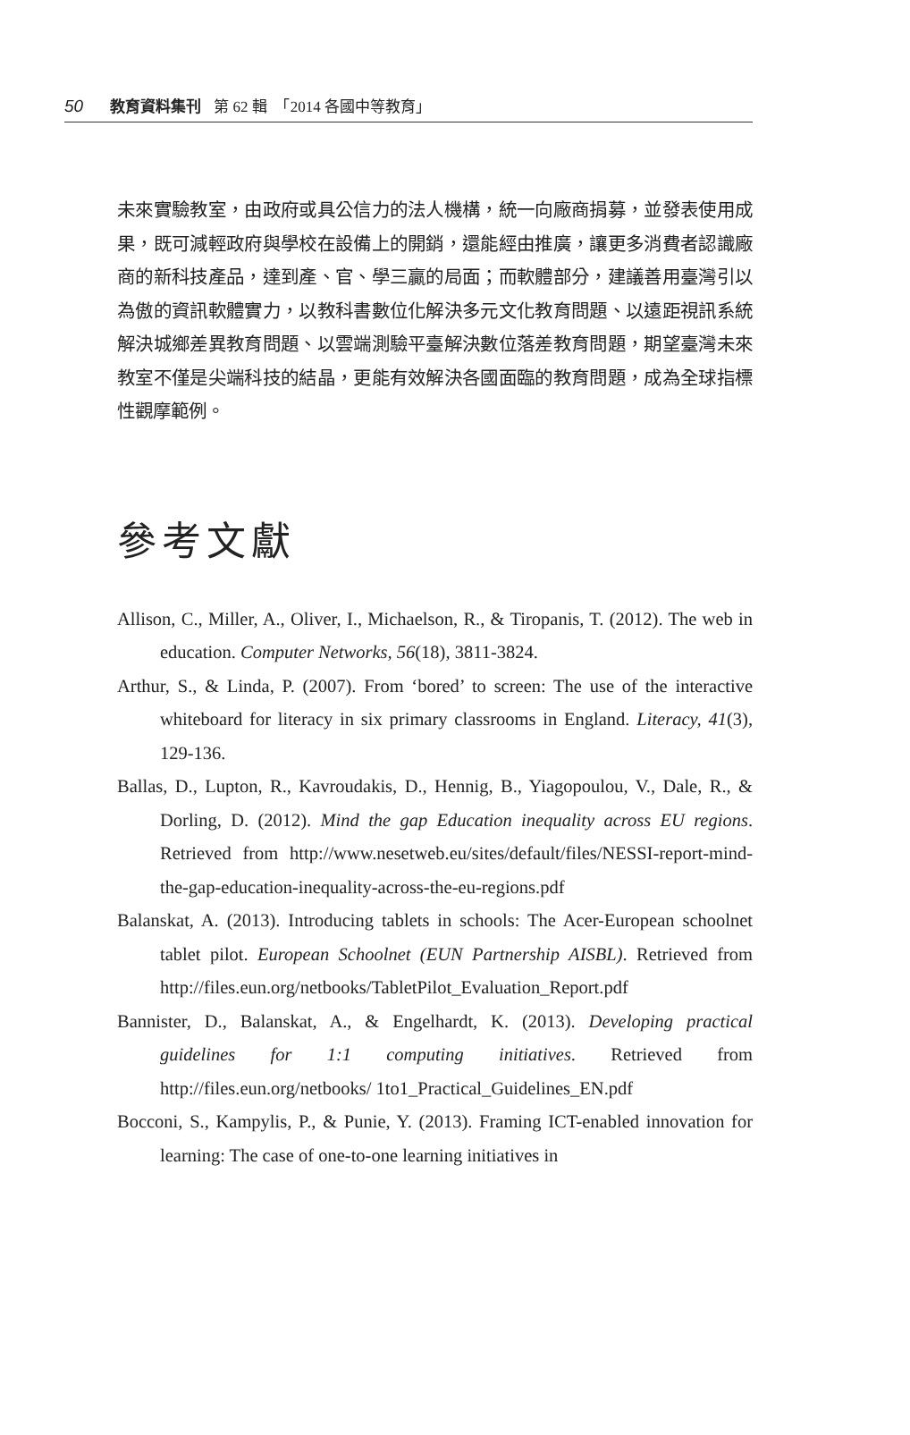50 教育資料集刊 第 62 輯　「2014 各國中等教育」
未來實驗教室，由政府或具公信力的法人機構，統一向廠商捐募，並發表使用成果，既可減輕政府與學校在設備上的開銷，還能經由推廣，讓更多消費者認識廠商的新科技產品，達到產、官、學三贏的局面；而軟體部分，建議善用臺灣引以為傲的資訊軟體實力，以教科書數位化解決多元文化教育問題、以遠距視訊系統解決城鄉差異教育問題、以雲端測驗平臺解決數位落差教育問題，期望臺灣未來教室不僅是尖端科技的結晶，更能有效解決各國面臨的教育問題，成為全球指標性觀摩範例。
參考文獻
Allison, C., Miller, A., Oliver, I., Michaelson, R., & Tiropanis, T. (2012). The web in education. Computer Networks, 56(18), 3811-3824.
Arthur, S., & Linda, P. (2007). From ‘bored’ to screen: The use of the interactive whiteboard for literacy in six primary classrooms in England. Literacy, 41(3), 129-136.
Ballas, D., Lupton, R., Kavroudakis, D., Hennig, B., Yiagopoulou, V., Dale, R., & Dorling, D. (2012). Mind the gap Education inequality across EU regions. Retrieved from http://www.nesetweb.eu/sites/default/files/NESSI-report-mind- the-gap-education-inequality-across-the-eu-regions.pdf
Balanskat, A. (2013). Introducing tablets in schools: The Acer-European schoolnet tablet pilot. European Schoolnet (EUN Partnership AISBL). Retrieved from http://files.eun.org/netbooks/TabletPilot_Evaluation_Report.pdf
Bannister, D., Balanskat, A., & Engelhardt, K. (2013). Developing practical guidelines for 1:1 computing initiatives. Retrieved from http://files.eun.org/netbooks/ 1to1_Practical_Guidelines_EN.pdf
Bocconi, S., Kampylis, P., & Punie, Y. (2013). Framing ICT-enabled innovation for learning: The case of one-to-one learning initiatives in